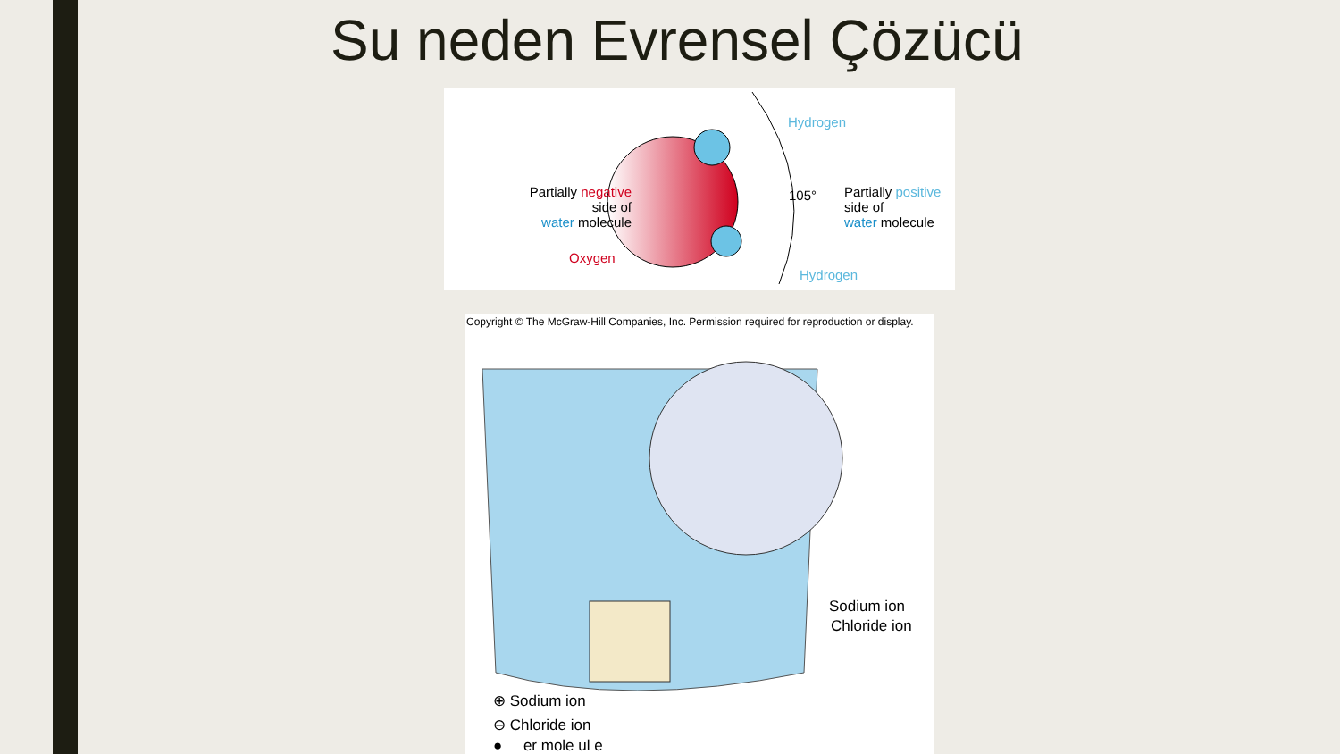Su neden Evrensel Çözücü
Partially negative
side of
water molecule
Oxygen
Hydrogen
Hydrogen
105°
Partially positive
side of
water molecule
Copyright © The McGraw-Hill Companies, Inc. Permission required for reproduction or display.
Sodium ion
Chloride ion
⊕ Sodium ion
⊖ Chloride ion
● er mole ul e